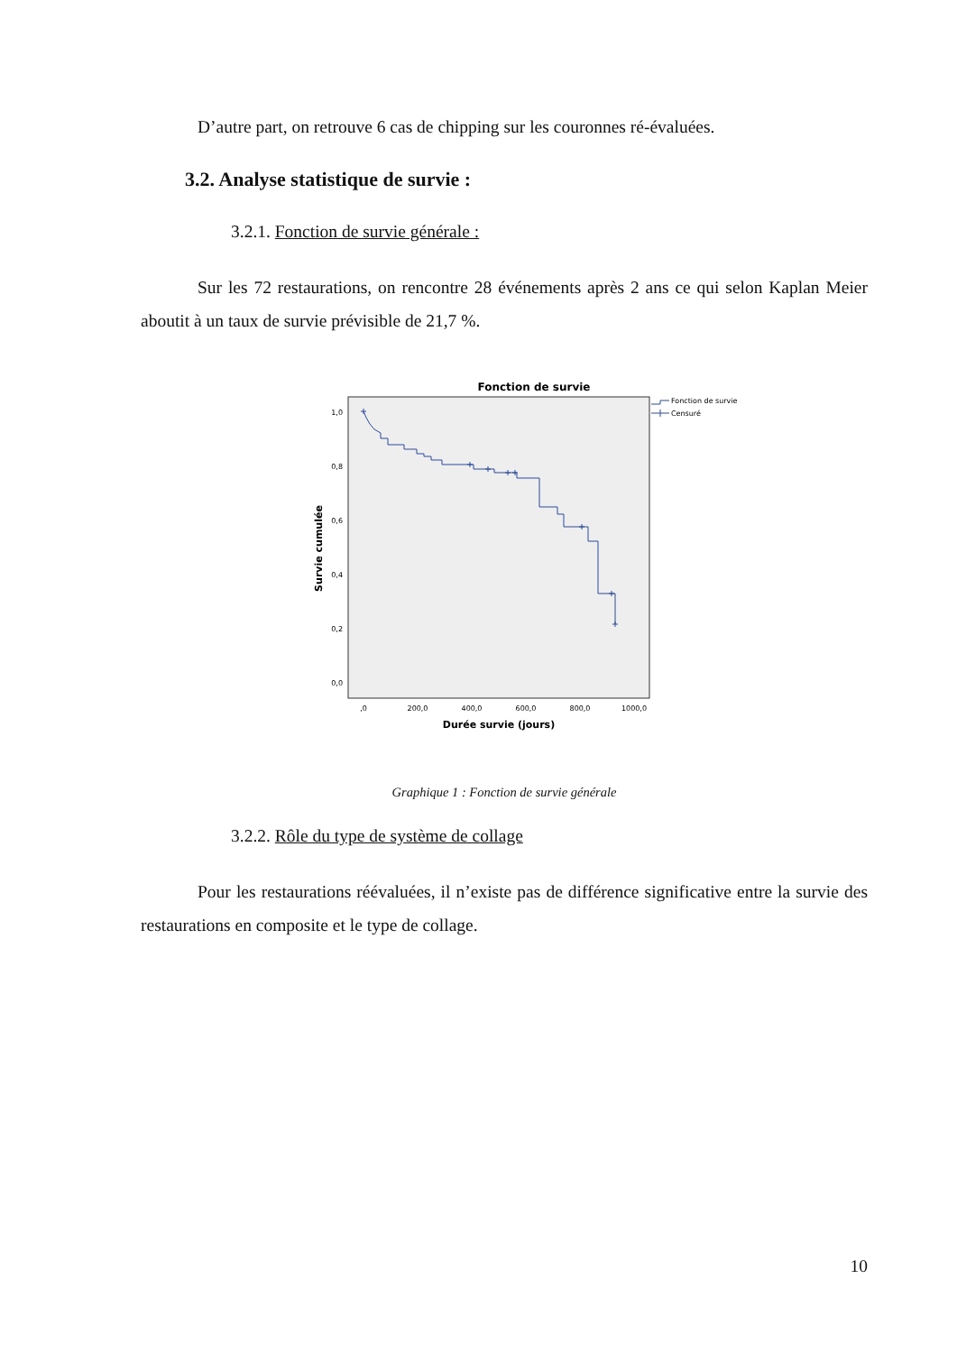D’autre part, on retrouve 6 cas de chipping sur les couronnes ré-évaluées.
3.2. Analyse statistique de survie :
3.2.1. Fonction de survie générale :
Sur les 72 restaurations, on rencontre 28 événements après 2 ans ce qui selon Kaplan Meier aboutit à un taux de survie prévisible de 21,7 %.
Fonction de survie
1,0
0,8
0,6
0,4
0,2
0,0
,0
200,0
400,0
600,0
800,0
1000,0
Durée survie (jours)
Survie cumulée
Fonction de survie
Censuré
Graphique 1 : Fonction de survie générale
3.2.2. Rôle du type de système de collage
Pour les restaurations réévaluées, il n’existe pas de différence significative entre la survie des restaurations en composite et le type de collage.
10